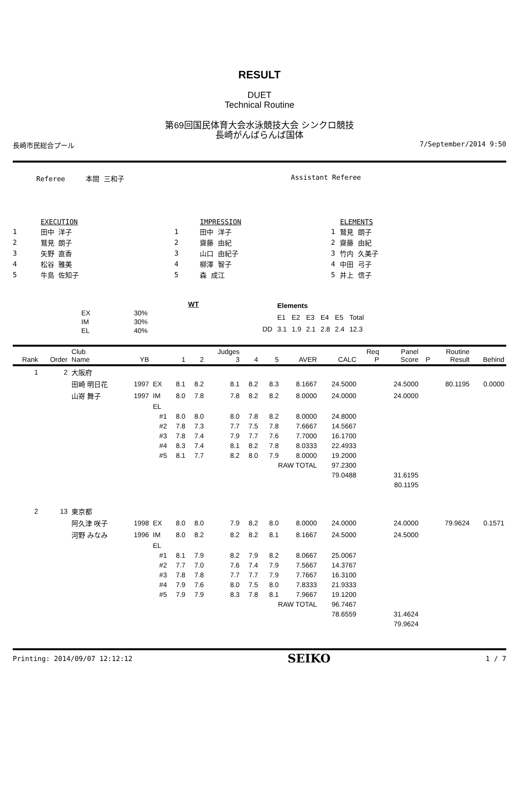RESULT
DUET
Technical Routine
第69回国民体育大会水泳競技大会 シンクロ競技
長崎がんばらんば国体
長崎市民総合プール 7/September/2014 9:50
Referee 本間 三和子 Assistant Referee
| | EXECUTION |
| 1 | 田中 洋子 |
| 2 | 鷲見 朗子 |
| 3 | 矢野 直香 |
| 4 | 松谷 雅美 |
| 5 | 牛島 佐知子 |
| | IMPRESSION |
| 1 | 田中 洋子 |
| 2 | 齋藤 由紀 |
| 3 | 山口 由紀子 |
| 4 | 柳澤 智子 |
| 5 | 森 成江 |
| | ELEMENTS |
| 1 | 鷲見 朗子 |
| 2 | 齋藤 由紀 |
| 3 | 竹内 久美子 |
| 4 | 中田 弓子 |
| 5 | 井上 信子 |
| | WT |
| EX | 30% |
| IM | 30% |
| EL | 40% |
| | Elements | | | | | |
| | E1 | E2 | E3 | E4 | E5 | Total |
| DD | 3.1 | 1.9 | 2.1 | 2.8 | 2.4 | 12.3 |
| Rank | Order | Club Name | YB | | 1 | 2 | Judges 3 | 4 | 5 | AVER | CALC | Req P | Panel Score | P | Routine Result | Behind |
| --- | --- | --- | --- | --- | --- | --- | --- | --- | --- | --- | --- | --- | --- | --- | --- | --- |
| 1 | 2 | 大阪府 | | | | | | | | | | | | | | |
| | | 田崎 明日花 | 1997 | EX | 8.1 | 8.2 | 8.1 | 8.2 | 8.3 | 8.1667 | 24.5000 | | 24.5000 | | 80.1195 | 0.0000 |
| | | 山嵜 舞子 | 1997 | IM | 8.0 | 7.8 | 7.8 | 8.2 | 8.2 | 8.0000 | 24.0000 | | 24.0000 | | | |
| | | | | EL | | | | | | | | | | | | |
| | | | | #1 | 8.0 | 8.0 | 8.0 | 7.8 | 8.2 | 8.0000 | 24.8000 | | | | | |
| | | | | #2 | 7.8 | 7.3 | 7.7 | 7.5 | 7.8 | 7.6667 | 14.5667 | | | | | |
| | | | | #3 | 7.8 | 7.4 | 7.9 | 7.7 | 7.6 | 7.7000 | 16.1700 | | | | | |
| | | | | #4 | 8.3 | 7.4 | 8.1 | 8.2 | 7.8 | 8.0333 | 22.4933 | | | | | |
| | | | | #5 | 8.1 | 7.7 | 8.2 | 8.0 | 7.9 | 8.0000 | 19.2000 | | | | | |
| | | | | | | | | | RAW TOTAL | | 97.2300 | | | | | |
| | | | | | | | | | | | 79.0488 | | 31.6195 | | | |
| | | | | | | | | | | | | | 80.1195 | | | |
| 2 | 13 | 東京都 | | | | | | | | | | | | | | |
| | | 阿久津 咲子 | 1998 | EX | 8.0 | 8.0 | 7.9 | 8.2 | 8.0 | 8.0000 | 24.0000 | | 24.0000 | | 79.9624 | 0.1571 |
| | | 河野 みなみ | 1996 | IM | 8.0 | 8.2 | 8.2 | 8.2 | 8.1 | 8.1667 | 24.5000 | | 24.5000 | | | |
| | | | | EL | | | | | | | | | | | | |
| | | | | #1 | 8.1 | 7.9 | 8.2 | 7.9 | 8.2 | 8.0667 | 25.0067 | | | | | |
| | | | | #2 | 7.7 | 7.0 | 7.6 | 7.4 | 7.9 | 7.5667 | 14.3767 | | | | | |
| | | | | #3 | 7.8 | 7.8 | 7.7 | 7.7 | 7.9 | 7.7667 | 16.3100 | | | | | |
| | | | | #4 | 7.9 | 7.6 | 8.0 | 7.5 | 8.0 | 7.8333 | 21.9333 | | | | | |
| | | | | #5 | 7.9 | 7.9 | 8.3 | 7.8 | 8.1 | 7.9667 | 19.1200 | | | | | |
| | | | | | | | | | RAW TOTAL | | 96.7467 | | | | | |
| | | | | | | | | | | | 78.6559 | | 31.4624 | | | |
| | | | | | | | | | | | | | 79.9624 | | | |
Printing: 2014/09/07 12:12:12 SEIKO 1 / 7